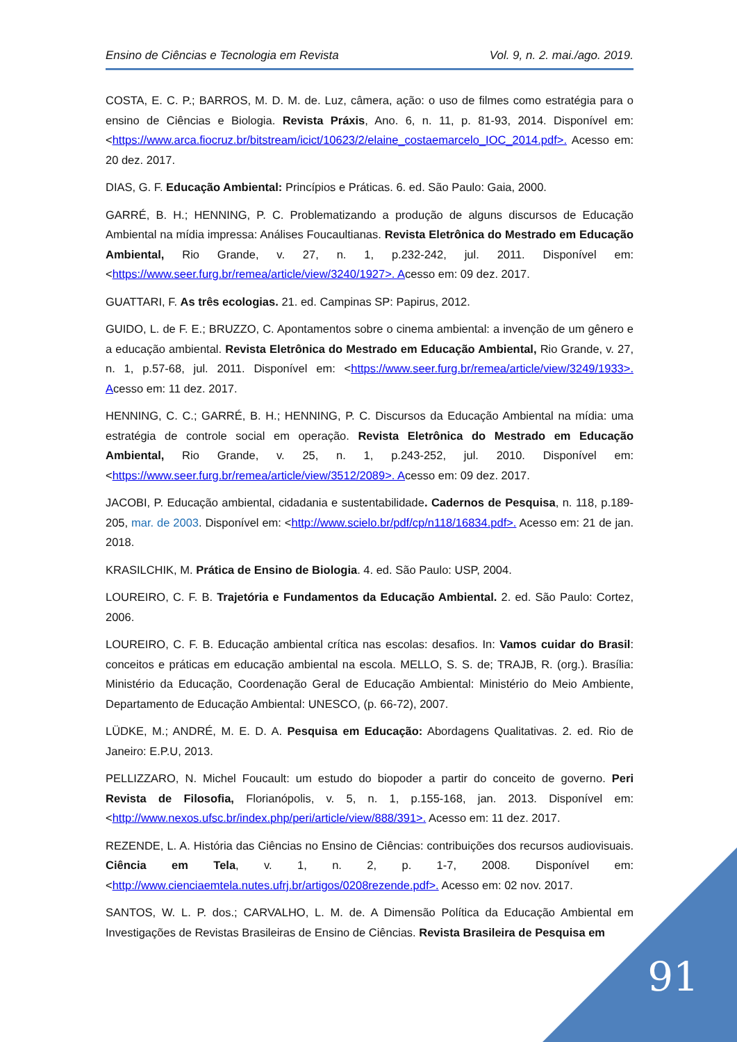Ensino de Ciências e Tecnologia em Revista Vol. 9, n. 2. mai./ago. 2019.
COSTA, E. C. P.; BARROS, M. D. M. de. Luz, câmera, ação: o uso de filmes como estratégia para o ensino de Ciências e Biologia. Revista Práxis, Ano. 6, n. 11, p. 81-93, 2014. Disponível em: <https://www.arca.fiocruz.br/bitstream/icict/10623/2/elaine_costaemarcelo_IOC_2014.pdf>. Acesso em: 20 dez. 2017.
DIAS, G. F. Educação Ambiental: Princípios e Práticas. 6. ed. São Paulo: Gaia, 2000.
GARRÉ, B. H.; HENNING, P. C. Problematizando a produção de alguns discursos de Educação Ambiental na mídia impressa: Análises Foucaultianas. Revista Eletrônica do Mestrado em Educação Ambiental, Rio Grande, v. 27, n. 1, p.232-242, jul. 2011. Disponível em: <https://www.seer.furg.br/remea/article/view/3240/1927>. Acesso em: 09 dez. 2017.
GUATTARI, F. As três ecologias. 21. ed. Campinas SP: Papirus, 2012.
GUIDO, L. de F. E.; BRUZZO, C. Apontamentos sobre o cinema ambiental: a invenção de um gênero e a educação ambiental. Revista Eletrônica do Mestrado em Educação Ambiental, Rio Grande, v. 27, n. 1, p.57-68, jul. 2011. Disponível em: <https://www.seer.furg.br/remea/article/view/3249/1933>. Acesso em: 11 dez. 2017.
HENNING, C. C.; GARRÉ, B. H.; HENNING, P. C. Discursos da Educação Ambiental na mídia: uma estratégia de controle social em operação. Revista Eletrônica do Mestrado em Educação Ambiental, Rio Grande, v. 25, n. 1, p.243-252, jul. 2010. Disponível em: <https://www.seer.furg.br/remea/article/view/3512/2089>. Acesso em: 09 dez. 2017.
JACOBI, P. Educação ambiental, cidadania e sustentabilidade. Cadernos de Pesquisa, n. 118, p.189-205, mar. de 2003. Disponível em: <http://www.scielo.br/pdf/cp/n118/16834.pdf>. Acesso em: 21 de jan. 2018.
KRASILCHIK, M. Prática de Ensino de Biologia. 4. ed. São Paulo: USP, 2004.
LOUREIRO, C. F. B. Trajetória e Fundamentos da Educação Ambiental. 2. ed. São Paulo: Cortez, 2006.
LOUREIRO, C. F. B. Educação ambiental crítica nas escolas: desafios. In: Vamos cuidar do Brasil: conceitos e práticas em educação ambiental na escola. MELLO, S. S. de; TRAJB, R. (org.). Brasília: Ministério da Educação, Coordenação Geral de Educação Ambiental: Ministério do Meio Ambiente, Departamento de Educação Ambiental: UNESCO, (p. 66-72), 2007.
LÜDKE, M.; ANDRÉ, M. E. D. A. Pesquisa em Educação: Abordagens Qualitativas. 2. ed. Rio de Janeiro: E.P.U, 2013.
PELLIZZARO, N. Michel Foucault: um estudo do biopoder a partir do conceito de governo. Peri Revista de Filosofia, Florianópolis, v. 5, n. 1, p.155-168, jan. 2013. Disponível em: <http://www.nexos.ufsc.br/index.php/peri/article/view/888/391>. Acesso em: 11 dez. 2017.
REZENDE, L. A. História das Ciências no Ensino de Ciências: contribuições dos recursos audiovisuais. Ciência em Tela, v. 1, n. 2, p. 1-7, 2008. Disponível em: <http://www.cienciaemtela.nutes.ufrj.br/artigos/0208rezende.pdf>. Acesso em: 02 nov. 2017.
SANTOS, W. L. P. dos.; CARVALHO, L. M. de. A Dimensão Política da Educação Ambiental em Investigações de Revistas Brasileiras de Ensino de Ciências. Revista Brasileira de Pesquisa em
91